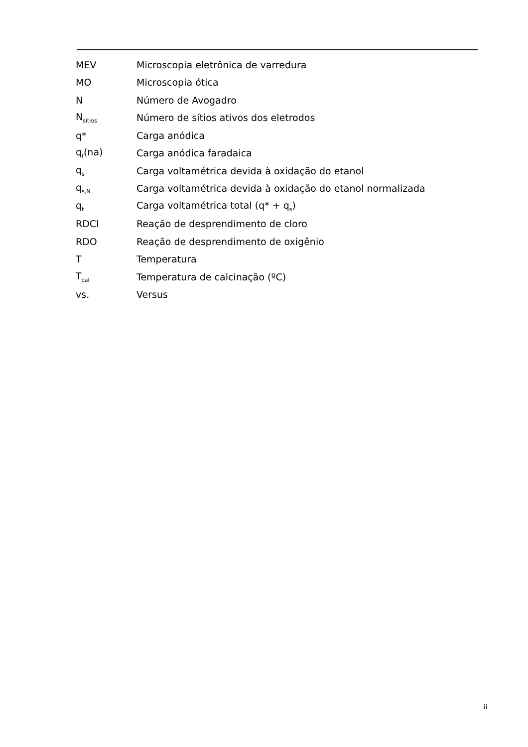MEV Microscopia eletrônica de varredura
MO Microscopia ótica
N Número de Avogadro
N<sub>sítios</sub> Número de sítios ativos dos eletrodos
q* Carga anódica
q<sub>f</sub>(na) Carga anódica faradaica
q<sub>s</sub> Carga voltamétrica devida à oxidação do etanol
q<sub>s,N</sub> Carga voltamétrica devida à oxidação do etanol normalizada
q<sub>t</sub> Carga voltamétrica total (q* + q<sub>s</sub>)
RDCl Reação de desprendimento de cloro
RDO Reação de desprendimento de oxigênio
T Temperatura
T<sub>cal</sub> Temperatura de calcinação (ºC)
vs. Versus
ii